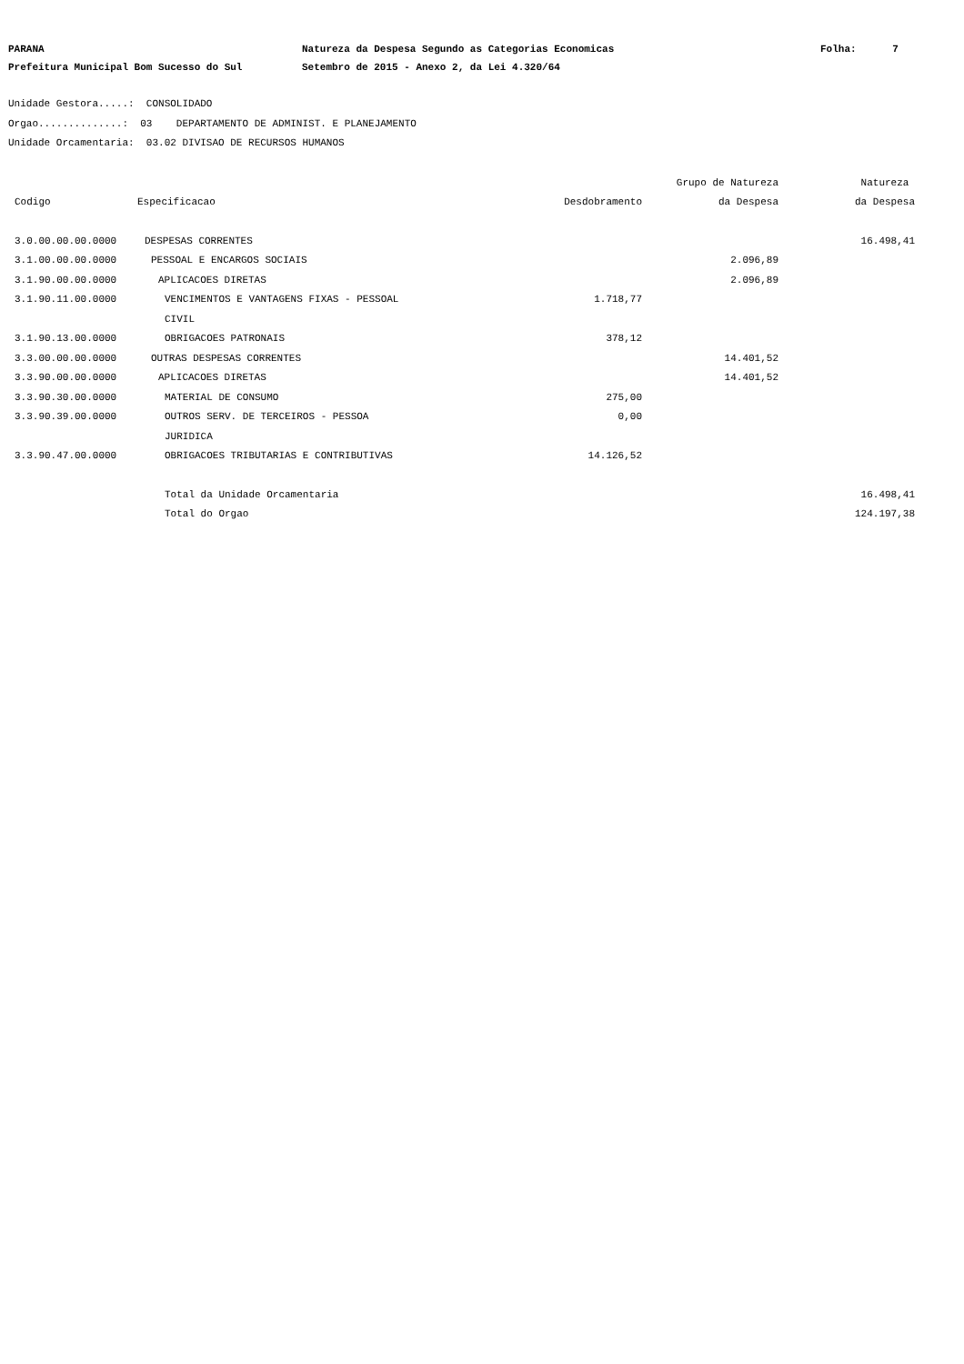PARANA
Natureza da Despesa Segundo as Categorias Economicas
Folha: 7
Prefeitura Municipal Bom Sucesso do Sul
Setembro de 2015 - Anexo 2, da Lei 4.320/64
Unidade Gestora.....: CONSOLIDADO Orgao..............: 03 DEPARTAMENTO DE ADMINIST. E PLANEJAMENTO Unidade Orcamentaria: 03.02 DIVISAO DE RECURSOS HUMANOS
| | | | Grupo de Natureza | Natureza |
| --- | --- | --- | --- | --- |
| Codigo | Especificacao | Desdobramento | da Despesa | da Despesa |
| 3.0.00.00.00.0000 | DESPESAS CORRENTES | | | 16.498,41 |
| 3.1.00.00.00.0000 | PESSOAL E ENCARGOS SOCIAIS | | 2.096,89 | |
| 3.1.90.00.00.0000 | APLICACOES DIRETAS | | 2.096,89 | |
| 3.1.90.11.00.0000 | VENCIMENTOS E VANTAGENS FIXAS - PESSOAL CIVIL | 1.718,77 | | |
| 3.1.90.13.00.0000 | OBRIGACOES PATRONAIS | 378,12 | | |
| 3.3.00.00.00.0000 | OUTRAS DESPESAS CORRENTES | | 14.401,52 | |
| 3.3.90.00.00.0000 | APLICACOES DIRETAS | | 14.401,52 | |
| 3.3.90.30.00.0000 | MATERIAL DE CONSUMO | 275,00 | | |
| 3.3.90.39.00.0000 | OUTROS SERV. DE TERCEIROS - PESSOA JURIDICA | 0,00 | | |
| 3.3.90.47.00.0000 | OBRIGACOES TRIBUTARIAS E CONTRIBUTIVAS | 14.126,52 | | |
| | Total da Unidade Orcamentaria | | | 16.498,41 |
| | Total do Orgao | | | 124.197,38 |